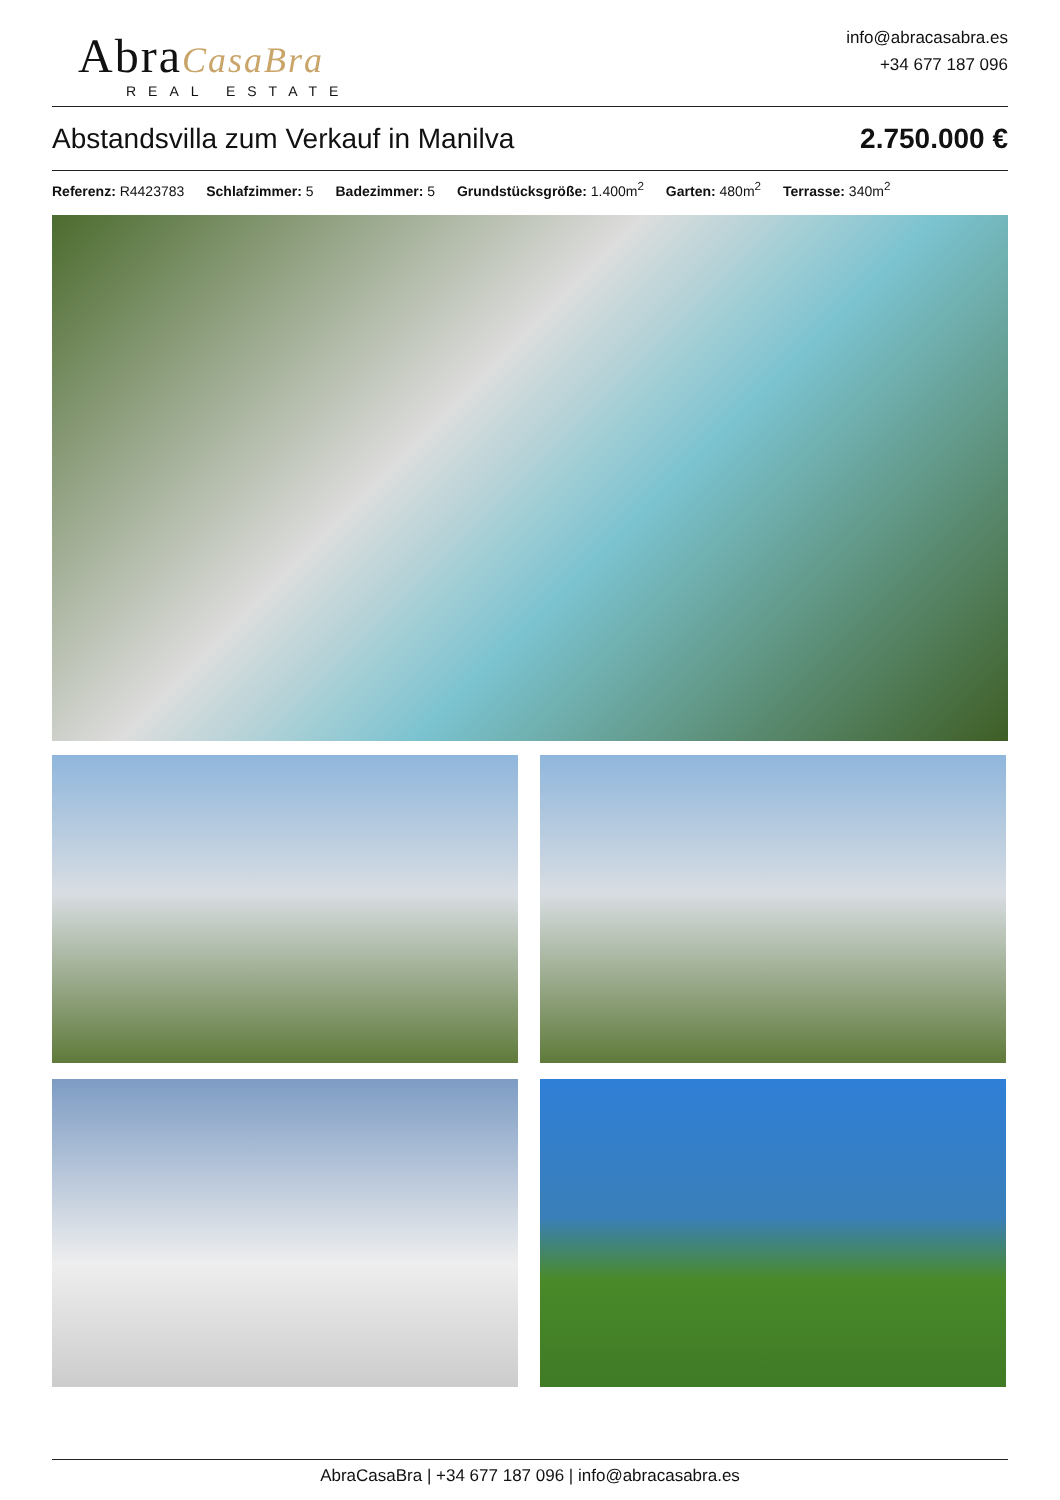AbraCasaBra
REAL ESTATE
info@abracasabra.es
+34 677 187 096
Abstandsvilla zum Verkauf in Manilva 2.750.000 €
Referenz: R4423783 Schlafzimmer: 5 Badezimmer: 5 Grundstücksgröße: 1.400m<sup>2</sup> Garten: 480m<sup>2</sup> Terrasse: 340m<sup>2</sup>
AbraCasaBra | +34 677 187 096 | info@abracasabra.es